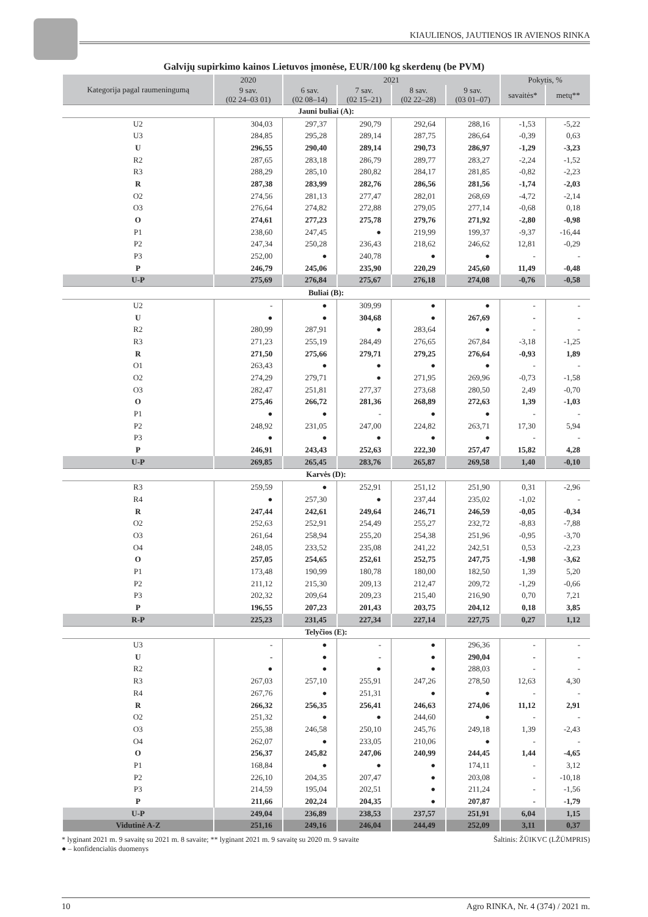KIAULIENOS, JAUTIENOS IR AVIENOS RINKA
Galvijų supirkimo kainos Lietuvos įmonėse, EUR/100 kg skerdenų (be PVM)
| Kategorija pagal raumeningumą | 2020 | 2021 | | | | Pokytis, % | |
| --- | --- | --- | --- | --- | --- | --- | --- |
| | 9 sav. (02 24–03 01) | 6 sav. (02 08–14) | 7 sav. (02 15–21) | 8 sav. (02 22–28) | 9 sav. (03 01–07) | savaitės* | metų** |
| Jauni buliai (A): | | | | | | | |
| U2 | 304,03 | 297,37 | 290,79 | 292,64 | 288,16 | -1,53 | -5,22 |
| U3 | 284,85 | 295,28 | 289,14 | 287,75 | 286,64 | -0,39 | 0,63 |
| U | 296,55 | 290,40 | 289,14 | 290,73 | 286,97 | -1,29 | -3,23 |
| R2 | 287,65 | 283,18 | 286,79 | 289,77 | 283,27 | -2,24 | -1,52 |
| R3 | 288,29 | 285,10 | 280,82 | 284,17 | 281,85 | -0,82 | -2,23 |
| R | 287,38 | 283,99 | 282,76 | 286,56 | 281,56 | -1,74 | -2,03 |
| O2 | 274,56 | 281,13 | 277,47 | 282,01 | 268,69 | -4,72 | -2,14 |
| O3 | 276,64 | 274,82 | 272,88 | 279,05 | 277,14 | -0,68 | 0,18 |
| O | 274,61 | 277,23 | 275,78 | 279,76 | 271,92 | -2,80 | -0,98 |
| P1 | 238,60 | 247,45 | ● | 219,99 | 199,37 | -9,37 | -16,44 |
| P2 | 247,34 | 250,28 | 236,43 | 218,62 | 246,62 | 12,81 | -0,29 |
| P3 | 252,00 | ● | 240,78 | ● | ● | - | - |
| P | 246,79 | 245,06 | 235,90 | 220,29 | 245,60 | 11,49 | -0,48 |
| U-P | 275,69 | 276,84 | 275,67 | 276,18 | 274,08 | -0,76 | -0,58 |
| Buliai (B): | | | | | | | |
| U2 | - | ● | 309,99 | ● | ● | - | - |
| U | ● | ● | 304,68 | ● | 267,69 | - | - |
| R2 | 280,99 | 287,91 | ● | 283,64 | ● | - | - |
| R3 | 271,23 | 255,19 | 284,49 | 276,65 | 267,84 | -3,18 | -1,25 |
| R | 271,50 | 275,66 | 279,71 | 279,25 | 276,64 | -0,93 | 1,89 |
| O1 | 263,43 | ● | ● | ● | ● | - | - |
| O2 | 274,29 | 279,71 | ● | 271,95 | 269,96 | -0,73 | -1,58 |
| O3 | 282,47 | 251,81 | 277,37 | 273,68 | 280,50 | 2,49 | -0,70 |
| O | 275,46 | 266,72 | 281,36 | 268,89 | 272,63 | 1,39 | -1,03 |
| P1 | ● | ● | - | ● | ● | - | - |
| P2 | 248,92 | 231,05 | 247,00 | 224,82 | 263,71 | 17,30 | 5,94 |
| P3 | ● | ● | ● | ● | ● | - | - |
| P | 246,91 | 243,43 | 252,63 | 222,30 | 257,47 | 15,82 | 4,28 |
| U-P | 269,85 | 265,45 | 283,76 | 265,87 | 269,58 | 1,40 | -0,10 |
| Karvės (D): | | | | | | | |
| R3 | 259,59 | ● | 252,91 | 251,12 | 251,90 | 0,31 | -2,96 |
| R4 | ● | 257,30 | ● | 237,44 | 235,02 | -1,02 | - |
| R | 247,44 | 242,61 | 249,64 | 246,71 | 246,59 | -0,05 | -0,34 |
| O2 | 252,63 | 252,91 | 254,49 | 255,27 | 232,72 | -8,83 | -7,88 |
| O3 | 261,64 | 258,94 | 255,20 | 254,38 | 251,96 | -0,95 | -3,70 |
| O4 | 248,05 | 233,52 | 235,08 | 241,22 | 242,51 | 0,53 | -2,23 |
| O | 257,05 | 254,65 | 252,61 | 252,75 | 247,75 | -1,98 | -3,62 |
| P1 | 173,48 | 190,99 | 180,78 | 180,00 | 182,50 | 1,39 | 5,20 |
| P2 | 211,12 | 215,30 | 209,13 | 212,47 | 209,72 | -1,29 | -0,66 |
| P3 | 202,32 | 209,64 | 209,23 | 215,40 | 216,90 | 0,70 | 7,21 |
| P | 196,55 | 207,23 | 201,43 | 203,75 | 204,12 | 0,18 | 3,85 |
| R-P | 225,23 | 231,45 | 227,34 | 227,14 | 227,75 | 0,27 | 1,12 |
| Telyčios (E): | | | | | | | |
| U3 | - | ● | - | ● | 296,36 | - | - |
| U | - | ● | - | ● | 290,04 | - | - |
| R2 | ● | ● | ● | ● | 288,03 | - | - |
| R3 | 267,03 | 257,10 | 255,91 | 247,26 | 278,50 | 12,63 | 4,30 |
| R4 | 267,76 | ● | 251,31 | ● | ● | - | - |
| R | 266,32 | 256,35 | 256,41 | 246,63 | 274,06 | 11,12 | 2,91 |
| O2 | 251,32 | ● | ● | 244,60 | ● | - | - |
| O3 | 255,38 | 246,58 | 250,10 | 245,76 | 249,18 | 1,39 | -2,43 |
| O4 | 262,07 | ● | 233,05 | 210,06 | ● | - | - |
| O | 256,37 | 245,82 | 247,06 | 240,99 | 244,45 | 1,44 | -4,65 |
| P1 | 168,84 | ● | ● | ● | 174,11 | - | 3,12 |
| P2 | 226,10 | 204,35 | 207,47 | ● | 203,08 | - | -10,18 |
| P3 | 214,59 | 195,04 | 202,51 | ● | 211,24 | - | -1,56 |
| P | 211,66 | 202,24 | 204,35 | ● | 207,87 | - | -1,79 |
| U-P | 249,04 | 236,89 | 238,53 | 237,57 | 251,91 | 6,04 | 1,15 |
| Vidutinė A-Z | 251,16 | 249,16 | 246,04 | 244,49 | 252,09 | 3,11 | 0,37 |
* lyginant 2021 m. 9 savaitę su 2021 m. 8 savaite; ** lyginant 2021 m. 9 savaitę su 2020 m. 9 savaite Šaltinis: ŽŪIKVC (LŽŪMPRIS)
● – konfidencialūs duomenys
10 Agro RINKA, Nr. 4 (374) / 2021 m.